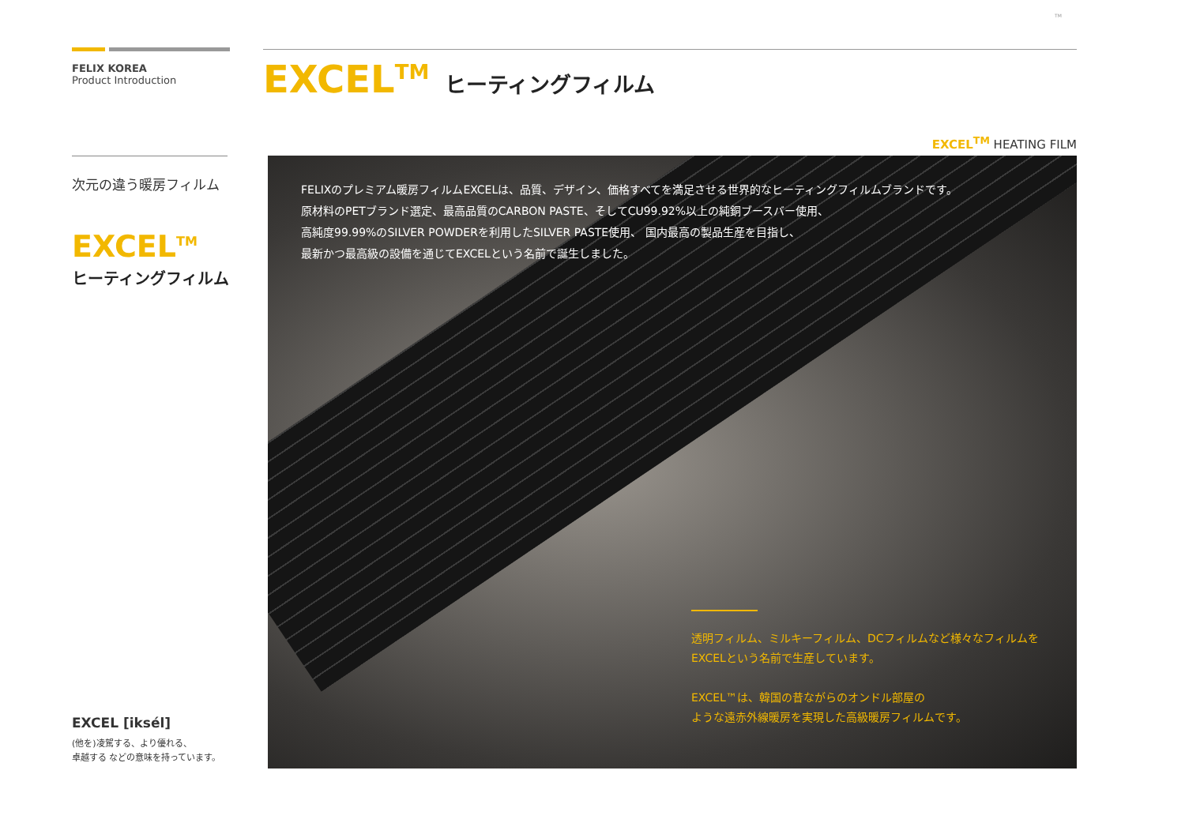TM
FELIX KOREA
Product Introduction
次元の違う暖房フィルム
EXCEL<sup>TM</sup>
ヒーティングフィルム
EXCEL [iksél]
(他を)凌駕する、より優れる、
卓越する などの意味を持っています。
EXCEL<sup>TM</sup> ヒーティングフィルム
EXCEL<sup>TM</sup> HEATING FILM
FELIXのプレミアム暖房フィルムEXCELは、品質、デザイン、価格すべてを満足させる世界的なヒーティングフィルムブランドです。
原材料のPETブランド選定、最高品質のCARBON PASTE、そしてCU99.92%以上の純銅ブースバー使用、
高純度99.99%のSILVER POWDERを利用したSILVER PASTE使用、 国内最高の製品生産を目指し、
最新かつ最高級の設備を通じてEXCELという名前で誕生しました。
透明フィルム、ミルキーフィルム、DCフィルムなど様々なフィルムを
EXCELという名前で生産しています。
EXCEL™は、韓国の昔ながらのオンドル部屋の
ような遠赤外線暖房を実現した高級暖房フィルムです。